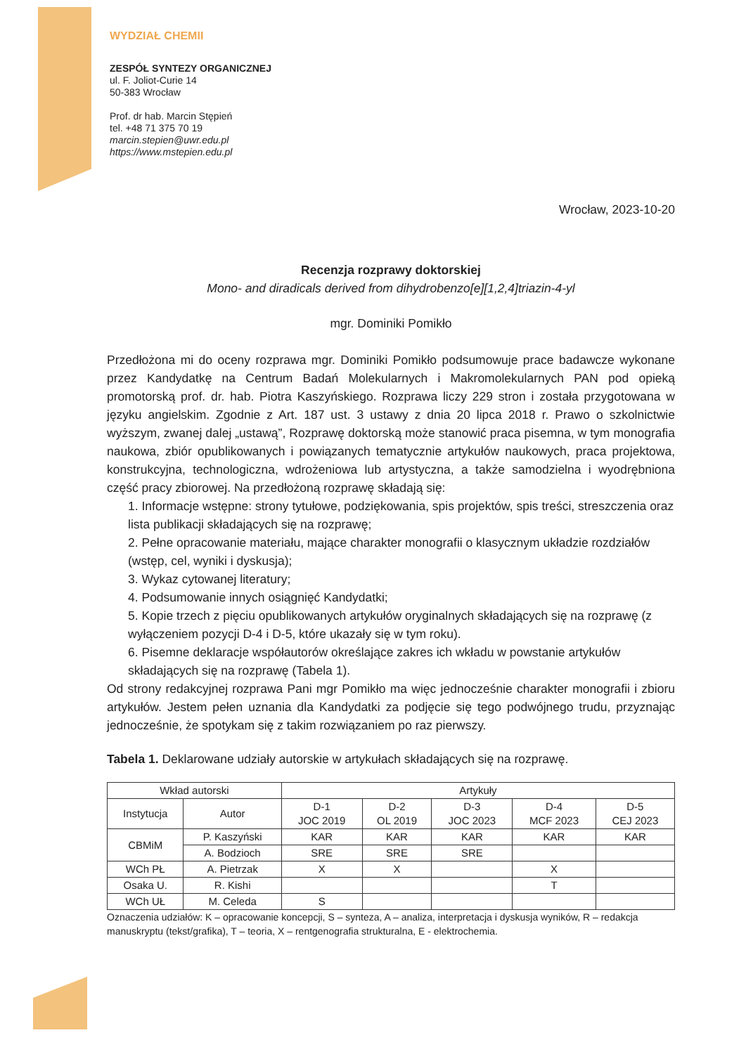WYDZIAŁ CHEMII
ZESPÓŁ SYNTEZY ORGANICZNEJ
ul. F. Joliot-Curie 14
50-383 Wrocław
Prof. dr hab. Marcin Stępień
tel. +48 71 375 70 19
marcin.stepien@uwr.edu.pl
https://www.mstepien.edu.pl
Wrocław, 2023-10-20
Recenzja rozprawy doktorskiej
Mono- and diradicals derived from dihydrobenzo[e][1,2,4]triazin-4-yl
mgr. Dominiki Pomikło
Przedłożona mi do oceny rozprawa mgr. Dominiki Pomikło podsumowuje prace badawcze wykonane przez Kandydatkę na Centrum Badań Molekularnych i Makromolekularnych PAN pod opieką promotorską prof. dr. hab. Piotra Kaszyńskiego. Rozprawa liczy 229 stron i została przygotowana w języku angielskim. Zgodnie z Art. 187 ust. 3 ustawy z dnia 20 lipca 2018 r. Prawo o szkolnictwie wyższym, zwanej dalej „ustawą”, Rozprawę doktorską może stanowić praca pisemna, w tym monografia naukowa, zbiór opublikowanych i powiązanych tematycznie artykułów naukowych, praca projektowa, konstrukcyjna, technologiczna, wdrożeniowa lub artystyczna, a także samodzielna i wyodrębniona część pracy zbiorowej. Na przedłożoną rozprawę składają się:
1. Informacje wstępne: strony tytułowe, podziękowania, spis projektów, spis treści, streszczenia oraz lista publikacji składających się na rozprawę;
2. Pełne opracowanie materiału, mające charakter monografii o klasycznym układzie rozdziałów (wstęp, cel, wyniki i dyskusja);
3. Wykaz cytowanej literatury;
4. Podsumowanie innych osiągnięć Kandydatki;
5. Kopie trzech z pięciu opublikowanych artykułów oryginalnych składających się na rozprawę (z wyłączeniem pozycji D-4 i D-5, które ukazały się w tym roku).
6. Pisemne deklaracje współautorów określające zakres ich wkładu w powstanie artykułów składających się na rozprawę (Tabela 1).
Od strony redakcyjnej rozprawa Pani mgr Pomikło ma więc jednocześnie charakter monografii i zbioru artykułów. Jestem pełen uznania dla Kandydatki za podjęcie się tego podwójnego trudu, przyznając jednocześnie, że spotykam się z takim rozwiązaniem po raz pierwszy.
Tabela 1. Deklarowane udziały autorskie w artykułach składających się na rozprawę.
| Wkład autorski | | Artykuły | | | | |
| --- | --- | --- | --- | --- | --- | --- |
| Instytucja | Autor | D-1 JOC 2019 | D-2 OL 2019 | D-3 JOC 2023 | D-4 MCF 2023 | D-5 CEJ 2023 |
| CBMiM | P. Kaszyński | KAR | KAR | KAR | KAR | KAR |
| | A. Bodzioch | SRE | SRE | SRE | | |
| WCh PŁ | A. Pietrzak | X | X | | X | |
| Osaka U. | R. Kishi | | | | T | |
| WCh UŁ | M. Celeda | S | | | | |
Oznaczenia udziałów: K – opracowanie koncepcji, S – synteza, A – analiza, interpretacja i dyskusja wyników, R – redakcja manuskryptu (tekst/grafika), T – teoria, X – rentgenografia strukturalna, E - elektrochemia.